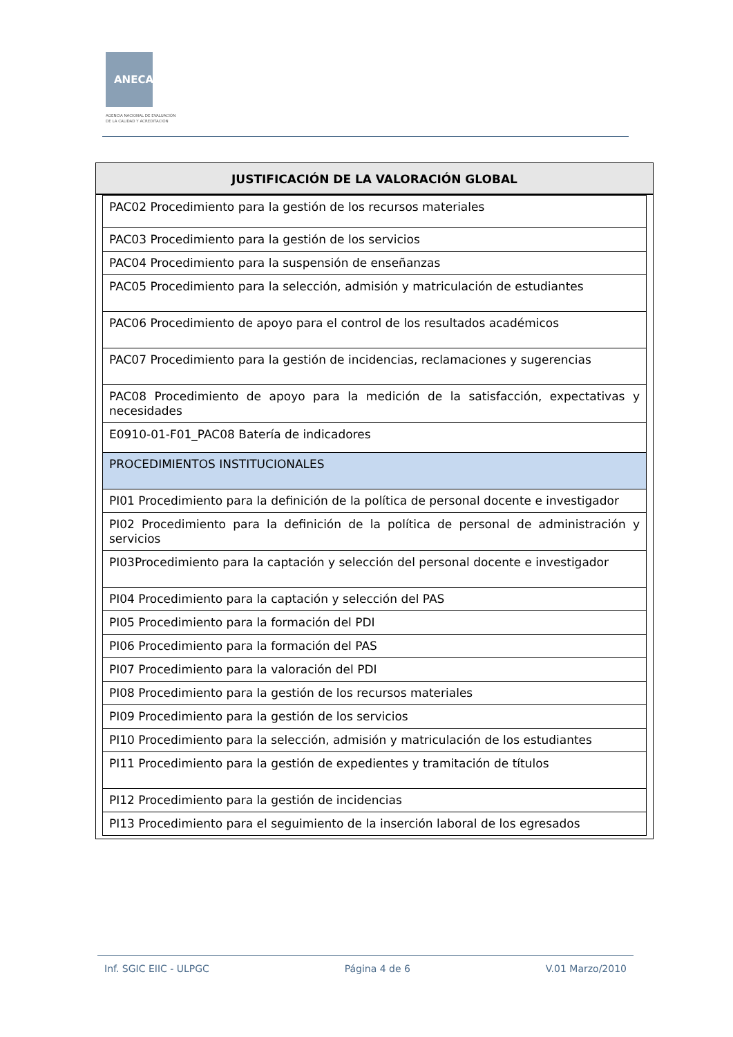ANECA
AGENCIA NACIONAL DE EVALUACIÓN
DE LA CALIDAD Y ACREDITACIÓN
JUSTIFICACIÓN DE LA VALORACIÓN GLOBAL
| PAC02 Procedimiento para la gestión de los recursos materiales |
| PAC03 Procedimiento para la gestión de los servicios |
| PAC04 Procedimiento para la suspensión de enseñanzas |
| PAC05 Procedimiento para la selección, admisión y matriculación de estudiantes |
| PAC06 Procedimiento de apoyo para el control de los resultados académicos |
| PAC07 Procedimiento para la gestión de incidencias, reclamaciones y sugerencias |
| PAC08 Procedimiento de apoyo para la medición de la satisfacción, expectativas y necesidades |
| E0910-01-F01_PAC08 Batería de indicadores |
| PROCEDIMIENTOS INSTITUCIONALES |
| PI01 Procedimiento para la definición de la política de personal docente e investigador |
| PI02 Procedimiento para la definición de la política de personal de administración y servicios |
| PI03Procedimiento para la captación y selección del personal docente e investigador |
| PI04 Procedimiento para la captación y selección del PAS |
| PI05 Procedimiento para la formación del PDI |
| PI06 Procedimiento para la formación del PAS |
| PI07 Procedimiento para la valoración del PDI |
| PI08 Procedimiento para la gestión de los recursos materiales |
| PI09 Procedimiento para la gestión de los servicios |
| PI10 Procedimiento para la selección, admisión y matriculación de los estudiantes |
| PI11 Procedimiento para la gestión de expedientes y tramitación de títulos |
| PI12 Procedimiento para la gestión de incidencias |
| PI13 Procedimiento para el seguimiento de la inserción laboral de los egresados |
Inf. SGIC EIIC - ULPGC Página 4 de 6 V.01 Marzo/2010